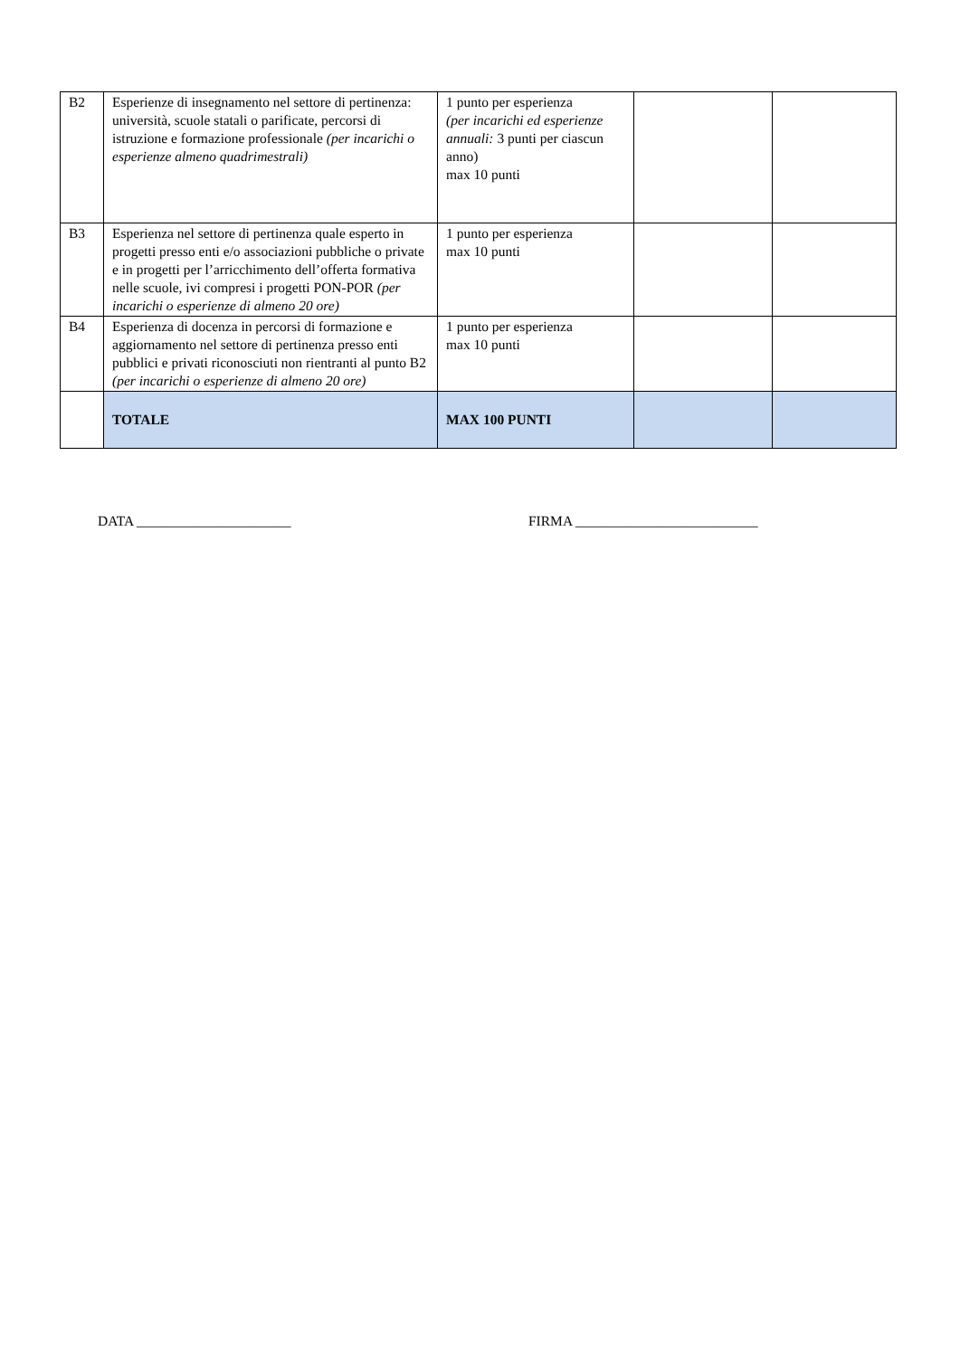| B2 | Esperienze di insegnamento nel settore di pertinenza: università, scuole statali o parificate, percorsi di istruzione e formazione professionale (per incarichi o esperienze almeno quadrimestrali) | 1 punto per esperienza (per incarichi ed esperienze annuali: 3 punti per ciascun anno) max 10 punti | | |
| B3 | Esperienza nel settore di pertinenza quale esperto in progetti presso enti e/o associazioni pubbliche o private e in progetti per l’arricchimento dell’offerta formativa nelle scuole, ivi compresi i progetti PON-POR (per incarichi o esperienze di almeno 20 ore) | 1 punto per esperienza max 10 punti | | |
| B4 | Esperienza di docenza in percorsi di formazione e aggiornamento nel settore di pertinenza presso enti pubblici e privati riconosciuti non rientranti al punto B2 (per incarichi o esperienze di almeno 20 ore) | 1 punto per esperienza max 10 punti | | |
| | TOTALE | MAX 100 PUNTI | | |
DATA ______________________ FIRMA __________________________